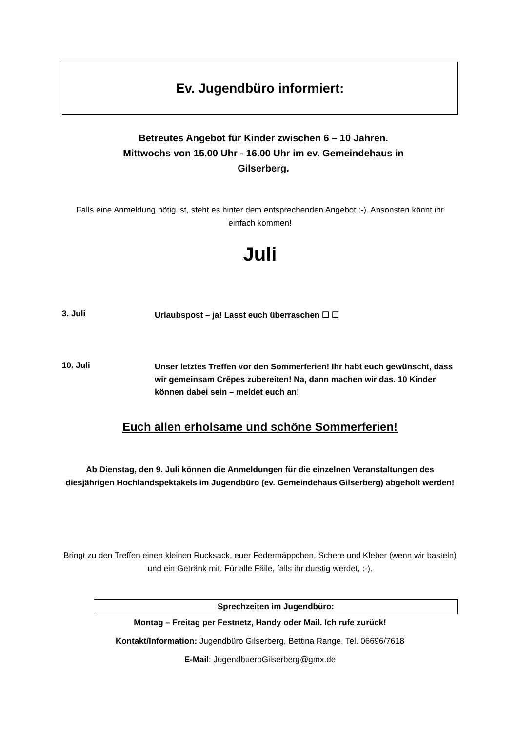Ev. Jugendbüro informiert:
Betreutes Angebot für Kinder zwischen 6 – 10 Jahren.
Mittwochs von 15.00 Uhr - 16.00 Uhr im ev. Gemeindehaus in Gilserberg.
Falls eine Anmeldung nötig ist, steht es hinter dem entsprechenden Angebot :-). Ansonsten könnt ihr einfach kommen!
Juli
3. Juli
Urlaubspost – ja! Lasst euch überraschen ☐ ☐
10. Juli
Unser letztes Treffen vor den Sommerferien! Ihr habt euch gewünscht, dass wir gemeinsam Crêpes zubereiten! Na, dann machen wir das. 10 Kinder können dabei sein – meldet euch an!
Euch allen erholsame und schöne Sommerferien!
Ab Dienstag, den 9. Juli können die Anmeldungen für die einzelnen Veranstaltungen des diesjährigen Hochlandspektakels im Jugendbüro (ev. Gemeindehaus Gilserberg) abgeholt werden!
Bringt zu den Treffen einen kleinen Rucksack, euer Federmäppchen, Schere und Kleber (wenn wir basteln) und ein Getränk mit. Für alle Fälle, falls ihr durstig werdet, :-).
Sprechzeiten im Jugendbüro:
Montag – Freitag per Festnetz, Handy oder Mail. Ich rufe zurück!
Kontakt/Information: Jugendbüro Gilserberg, Bettina Range, Tel. 06696/7618
E-Mail: JugendbueroGilserberg@gmx.de